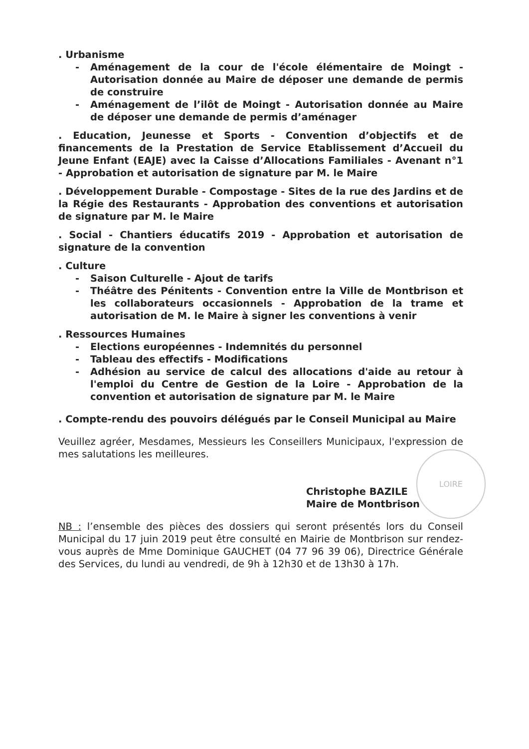LOIRE
. Urbanisme
- Aménagement de la cour de l'école élémentaire de Moingt - Autorisation donnée au Maire de déposer une demande de permis de construire
- Aménagement de l’ilôt de Moingt - Autorisation donnée au Maire de déposer une demande de permis d’aménager
. Education, Jeunesse et Sports - Convention d’objectifs et de financements de la Prestation de Service Etablissement d’Accueil du Jeune Enfant (EAJE) avec la Caisse d’Allocations Familiales - Avenant n°1 - Approbation et autorisation de signature par M. le Maire
. Développement Durable - Compostage - Sites de la rue des Jardins et de la Régie des Restaurants - Approbation des conventions et autorisation de signature par M. le Maire
. Social - Chantiers éducatifs 2019 - Approbation et autorisation de signature de la convention
. Culture
- Saison Culturelle - Ajout de tarifs
- Théâtre des Pénitents - Convention entre la Ville de Montbrison et les collaborateurs occasionnels - Approbation de la trame et autorisation de M. le Maire à signer les conventions à venir
. Ressources Humaines
- Elections européennes - Indemnités du personnel
- Tableau des effectifs - Modifications
- Adhésion au service de calcul des allocations d'aide au retour à l'emploi du Centre de Gestion de la Loire - Approbation de la convention et autorisation de signature par M. le Maire
. Compte-rendu des pouvoirs délégués par le Conseil Municipal au Maire
Veuillez agréer, Mesdames, Messieurs les Conseillers Municipaux, l'expression de mes salutations les meilleures.
Christophe BAZILE
Maire de Montbrison
NB : l’ensemble des pièces des dossiers qui seront présentés lors du Conseil Municipal du 17 juin 2019 peut être consulté en Mairie de Montbrison sur rendez-vous auprès de Mme Dominique GAUCHET (04 77 96 39 06), Directrice Générale des Services, du lundi au vendredi, de 9h à 12h30 et de 13h30 à 17h.